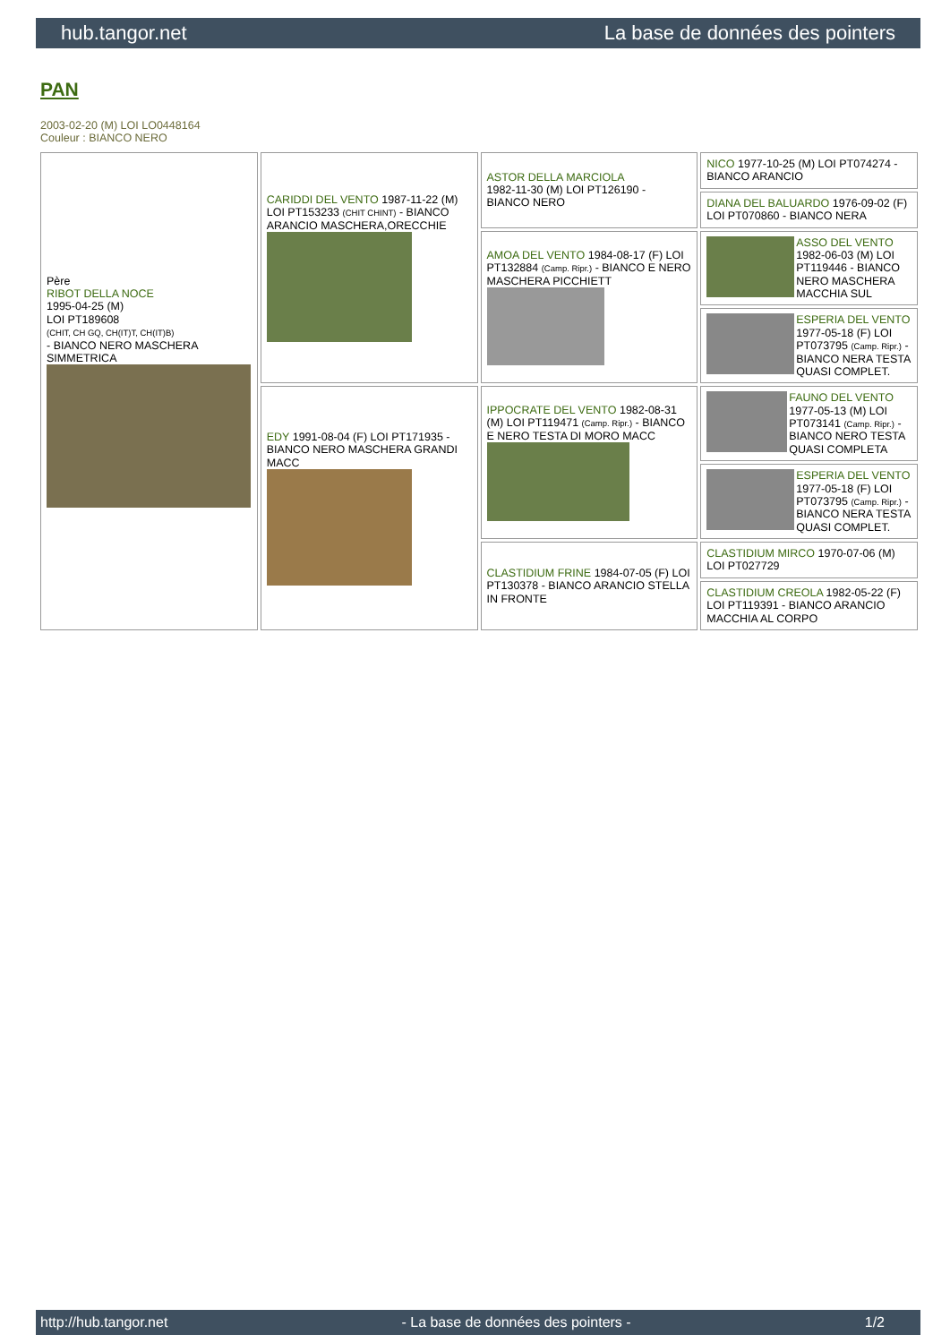hub.tangor.net La base de données des pointers
PAN
2003-02-20 (M) LOI LO0448164
Couleur : BIANCO NERO
| Père RIBOT DELLA NOCE 1995-04-25 (M) LOI PT189608 (CHIT, CH GQ, CH(IT)T, CH(IT)B) - BIANCO NERO MASCHERA SIMMETRICA | CARIDDI DEL VENTO 1987-11-22 (M) LOI PT153233 (CHIT CHINT) - BIANCO ARANCIO MASCHERA,ORECCHIE | ASTOR DELLA MARCIOLA 1982-11-30 (M) LOI PT126190 - BIANCO NERO | NICO 1977-10-25 (M) LOI PT074274 - BIANCO ARANCIO |
| | | | DIANA DEL BALUARDO 1976-09-02 (F) LOI PT070860 - BIANCO NERA |
| | | AMOA DEL VENTO 1984-08-17 (F) LOI PT132884 (Camp. Ripr.) - BIANCO E NERO MASCHERA PICCHIETT | ASSO DEL VENTO 1982-06-03 (M) LOI PT119446 - BIANCO NERO MASCHERA MACCHIA SUL |
| | | | ESPERIA DEL VENTO 1977-05-18 (F) LOI PT073795 (Camp. Ripr.) - BIANCO NERA TESTA QUASI COMPLET. |
| | EDY 1991-08-04 (F) LOI PT171935 - BIANCO NERO MASCHERA GRANDI MACC | IPPOCRATE DEL VENTO 1982-08-31 (M) LOI PT119471 (Camp. Ripr.) - BIANCO E NERO TESTA DI MORO MACC | FAUNO DEL VENTO 1977-05-13 (M) LOI PT073141 (Camp. Ripr.) - BIANCO NERO TESTA QUASI COMPLETA |
| | | | ESPERIA DEL VENTO 1977-05-18 (F) LOI PT073795 (Camp. Ripr.) - BIANCO NERA TESTA QUASI COMPLET. |
| | | CLASTIDIUM FRINE 1984-07-05 (F) LOI PT130378 - BIANCO ARANCIO STELLA IN FRONTE | CLASTIDIUM MIRCO 1970-07-06 (M) LOI PT027729 |
| | | | CLASTIDIUM CREOLA 1982-05-22 (F) LOI PT119391 - BIANCO ARANCIO MACCHIA AL CORPO |
http://hub.tangor.net - La base de données des pointers - 1/2